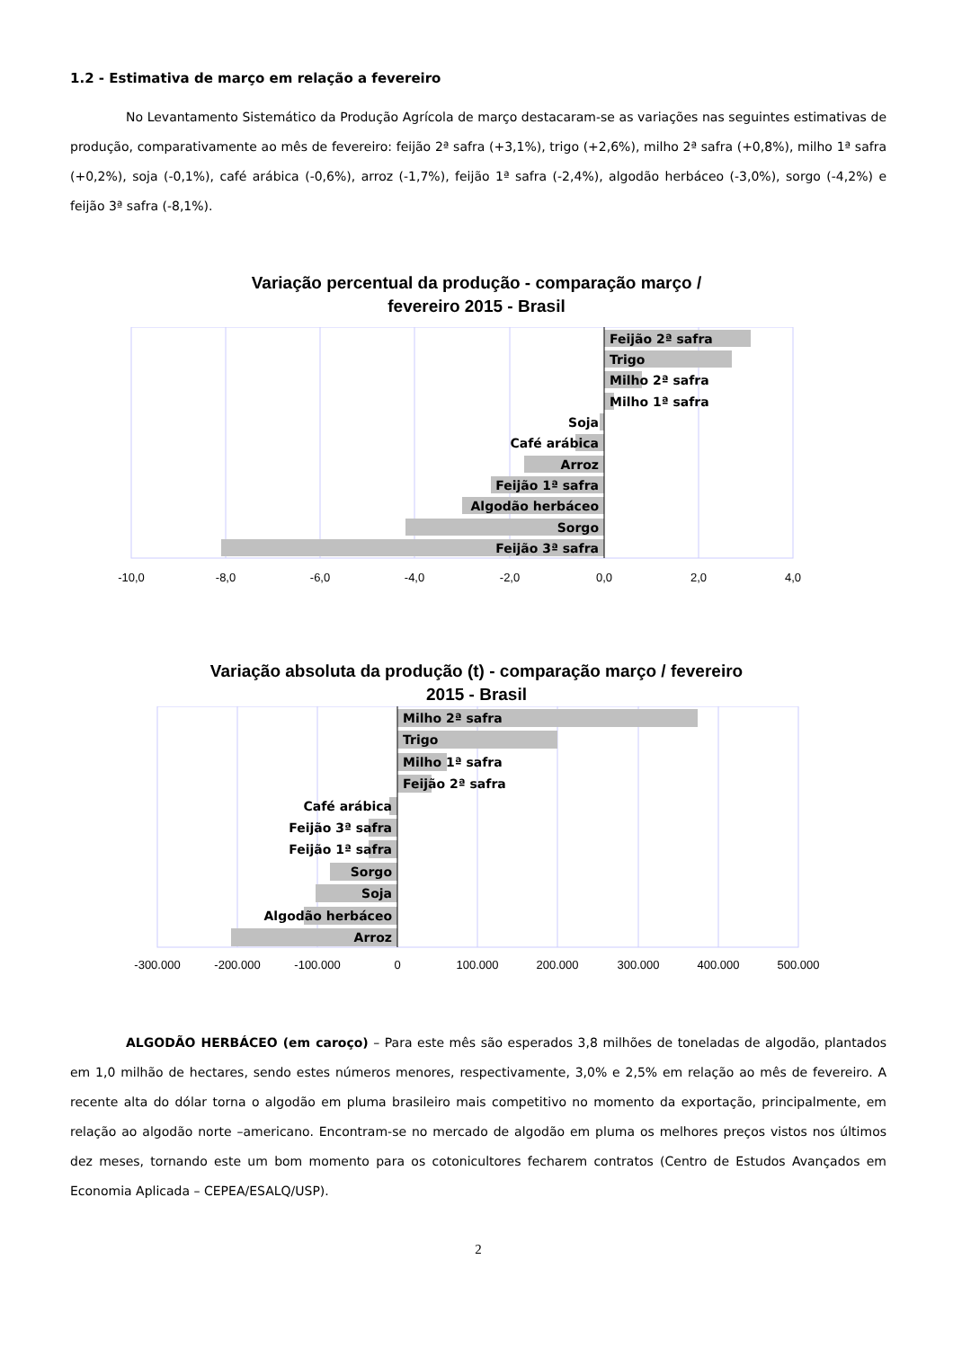1.2 - Estimativa de março em relação a fevereiro
No Levantamento Sistemático da Produção Agrícola de março destacaram-se as variações nas seguintes estimativas de produção, comparativamente ao mês de fevereiro: feijão 2ª safra (+3,1%), trigo (+2,6%), milho 2ª safra (+0,8%), milho 1ª safra (+0,2%), soja (-0,1%), café arábica (-0,6%), arroz (-1,7%), feijão 1ª safra (-2,4%), algodão herbáceo (-3,0%), sorgo (-4,2%) e feijão 3ª safra (-8,1%).
Variação percentual da produção - comparação março /
fevereiro 2015 - Brasil
Feijão 2ª safra
Trigo
Milho 2ª safra
Milho 1ª safra
Soja
Café arábica
Arroz
Feijão 1ª safra
Algodão herbáceo
Sorgo
Feijão 3ª safra
-10,0
-8,0
-6,0
-4,0
-2,0
0,0
2,0
4,0
Variação absoluta da produção (t) - comparação março / fevereiro
2015 - Brasil
Milho 2ª safra
Trigo
Milho 1ª safra
Feijão 2ª safra
Café arábica
Feijão 3ª safra
Feijão 1ª safra
Sorgo
Soja
Algodão herbáceo
Arroz
-300.000
-200.000
-100.000
0
100.000
200.000
300.000
400.000
500.000
ALGODÃO HERBÁCEO (em caroço) – Para este mês são esperados 3,8 milhões de toneladas de algodão, plantados em 1,0 milhão de hectares, sendo estes números menores, respectivamente, 3,0% e 2,5% em relação ao mês de fevereiro. A recente alta do dólar torna o algodão em pluma brasileiro mais competitivo no momento da exportação, principalmente, em relação ao algodão norte –americano. Encontram-se no mercado de algodão em pluma os melhores preços vistos nos últimos dez meses, tornando este um bom momento para os cotonicultores fecharem contratos (Centro de Estudos Avançados em Economia Aplicada – CEPEA/ESALQ/USP).
2